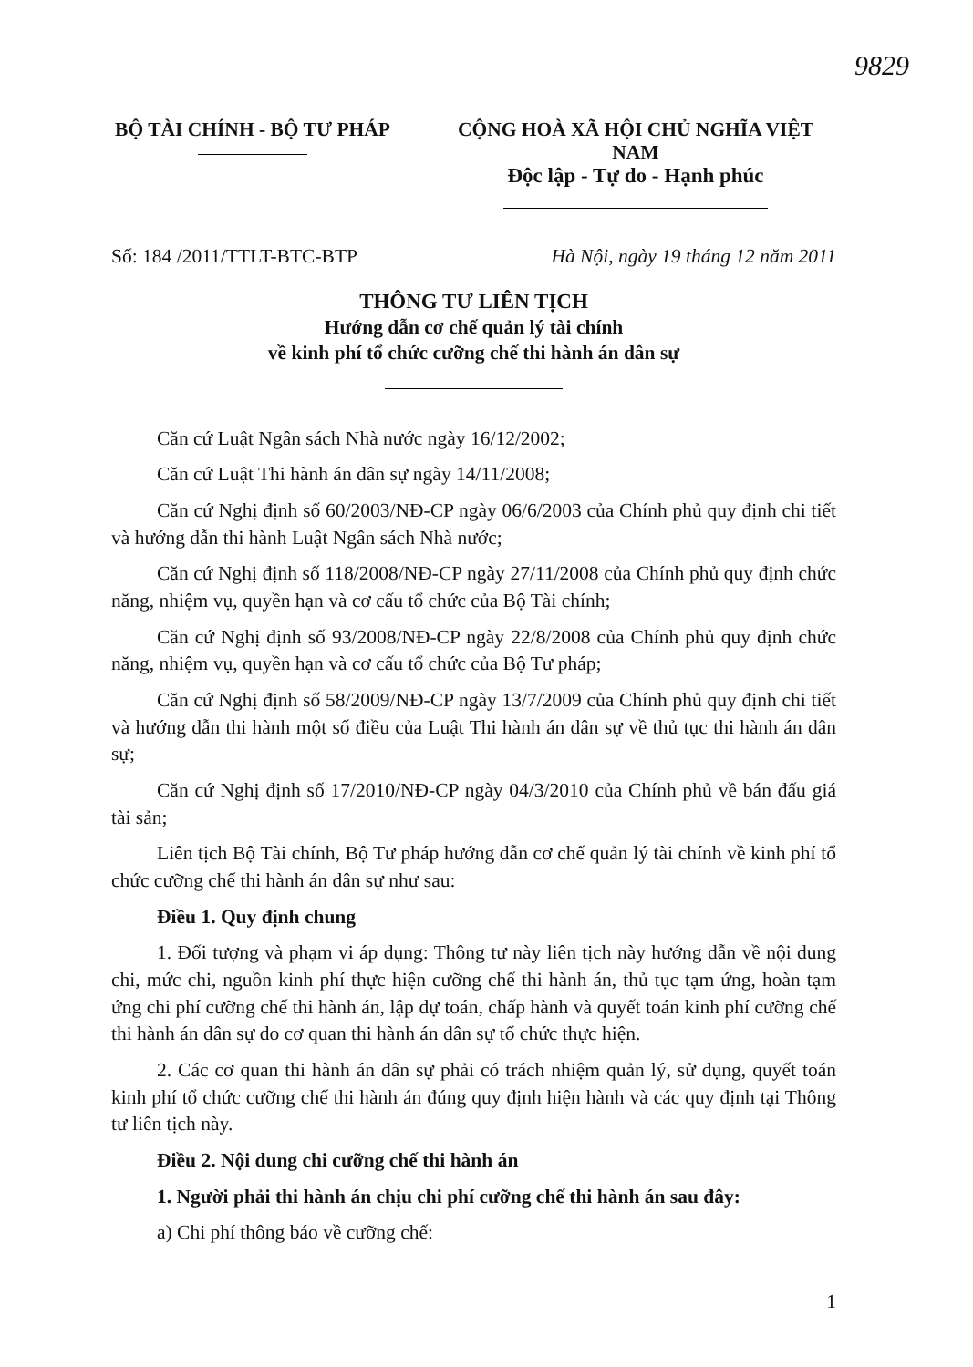9829
BỘ TÀI CHÍNH - BỘ TƯ PHÁP
CỘNG HOÀ XÃ HỘI CHỦ NGHĨA VIỆT NAM
Độc lập - Tự do - Hạnh phúc
Số: 184 /2011/TTLT-BTC-BTP Hà Nội, ngày 19 tháng 12 năm 2011
THÔNG TƯ LIÊN TỊCH
Hướng dẫn cơ chế quản lý tài chính
về kinh phí tổ chức cưỡng chế thi hành án dân sự
Căn cứ Luật Ngân sách Nhà nước ngày 16/12/2002;
Căn cứ Luật Thi hành án dân sự ngày 14/11/2008;
Căn cứ Nghị định số 60/2003/NĐ-CP ngày 06/6/2003 của Chính phủ quy định chi tiết và hướng dẫn thi hành Luật Ngân sách Nhà nước;
Căn cứ Nghị định số 118/2008/NĐ-CP ngày 27/11/2008 của Chính phủ quy định chức năng, nhiệm vụ, quyền hạn và cơ cấu tổ chức của Bộ Tài chính;
Căn cứ Nghị định số 93/2008/NĐ-CP ngày 22/8/2008 của Chính phủ quy định chức năng, nhiệm vụ, quyền hạn và cơ cấu tổ chức của Bộ Tư pháp;
Căn cứ Nghị định số 58/2009/NĐ-CP ngày 13/7/2009 của Chính phủ quy định chi tiết và hướng dẫn thi hành một số điều của Luật Thi hành án dân sự về thủ tục thi hành án dân sự;
Căn cứ Nghị định số 17/2010/NĐ-CP ngày 04/3/2010 của Chính phủ về bán đấu giá tài sản;
Liên tịch Bộ Tài chính, Bộ Tư pháp hướng dẫn cơ chế quản lý tài chính về kinh phí tổ chức cưỡng chế thi hành án dân sự như sau:
Điều 1. Quy định chung
1. Đối tượng và phạm vi áp dụng: Thông tư này liên tịch này hướng dẫn về nội dung chi, mức chi, nguồn kinh phí thực hiện cưỡng chế thi hành án, thủ tục tạm ứng, hoàn tạm ứng chi phí cưỡng chế thi hành án, lập dự toán, chấp hành và quyết toán kinh phí cưỡng chế thi hành án dân sự do cơ quan thi hành án dân sự tổ chức thực hiện.
2. Các cơ quan thi hành án dân sự phải có trách nhiệm quản lý, sử dụng, quyết toán kinh phí tổ chức cưỡng chế thi hành án đúng quy định hiện hành và các quy định tại Thông tư liên tịch này.
Điều 2. Nội dung chi cưỡng chế thi hành án
1. Người phải thi hành án chịu chi phí cưỡng chế thi hành án sau đây:
a) Chi phí thông báo về cưỡng chế:
1